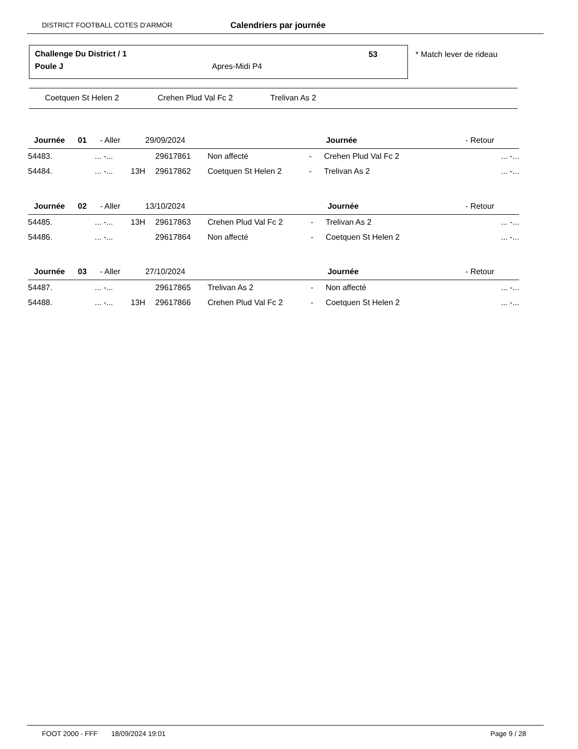DISTRICT FOOTBALL COTES D'ARMOR Calendriers par journée
Challenge Du District / 1 53
Poule J Apres-Midi P4
* Match lever de rideau
Coetquen St Helen 2 Crehen Plud Val Fc 2 Trelivan As 2
| Journée | 01 | - Aller | 29/09/2024 | | | Journée | - Retour | |
| 54483. | ... -... | | 29617861 | Non affecté | - | Crehen Plud Val Fc 2 | | ... -... |
| 54484. | ... -... 13H | | 29617862 | Coetquen St Helen 2 | - | Trelivan As 2 | | ... -... |
| Journée | 02 | - Aller | 13/10/2024 | | | Journée | - Retour | |
| 54485. | ... -... 13H | | 29617863 | Crehen Plud Val Fc 2 | - | Trelivan As 2 | | ... -... |
| 54486. | ... -... | | 29617864 | Non affecté | - | Coetquen St Helen 2 | | ... -... |
| Journée | 03 | - Aller | 27/10/2024 | | | Journée | - Retour | |
| 54487. | ... -... | | 29617865 | Trelivan As 2 | - | Non affecté | | ... -... |
| 54488. | ... -... 13H | | 29617866 | Crehen Plud Val Fc 2 | - | Coetquen St Helen 2 | | ... -... |
FOOT 2000 - FFF 18/09/2024 19:01 Page 9 / 28